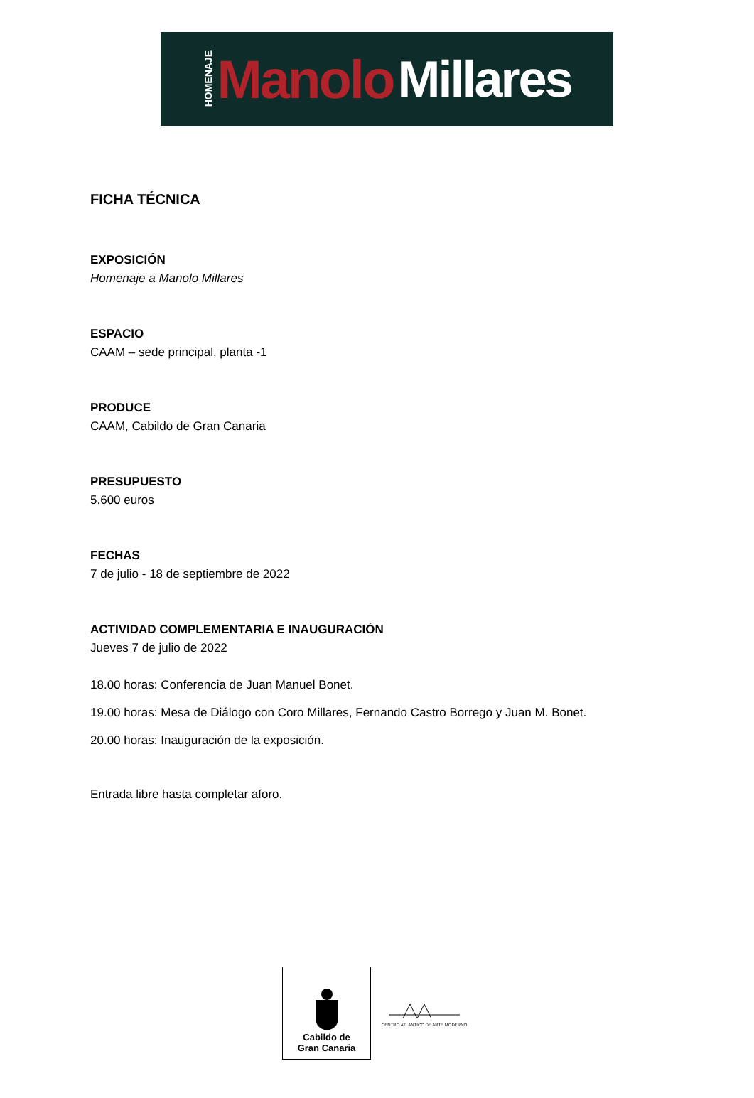HOMENAJE Manolo Millares
FICHA TÉCNICA
EXPOSICIÓN
Homenaje a Manolo Millares
ESPACIO
CAAM – sede principal, planta -1
PRODUCE
CAAM, Cabildo de Gran Canaria
PRESUPUESTO
5.600 euros
FECHAS
7 de julio - 18 de septiembre de 2022
ACTIVIDAD COMPLEMENTARIA E INAUGURACIÓN
Jueves 7 de julio de 2022
18.00 horas: Conferencia de Juan Manuel Bonet.
19.00 horas: Mesa de Diálogo con Coro Millares, Fernando Castro Borrego y Juan M. Bonet.
20.00 horas: Inauguración de la exposición.
Entrada libre hasta completar aforo.
Cabildo de
Gran Canaria
CENTRO ATLANTICO DE ARTE MODERNO